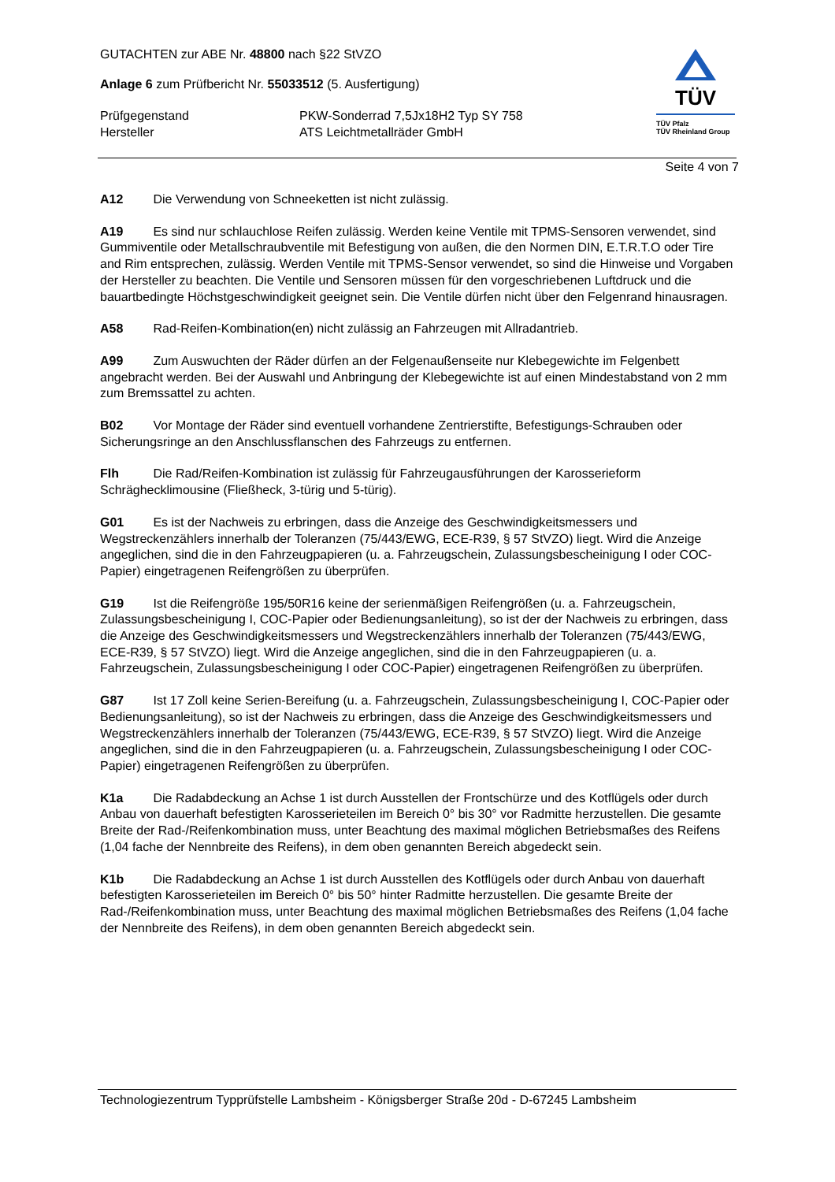TÜV
TÜV Pfalz
TÜV Rheinland Group
GUTACHTEN zur ABE Nr. 48800 nach §22 StVZO
Anlage 6 zum Prüfbericht Nr. 55033512 (5. Ausfertigung)
Prüfgegenstand PKW-Sonderrad 7,5Jx18H2 Typ SY 758
Hersteller ATS Leichtmetallräder GmbH
Seite 4 von 7
A12 Die Verwendung von Schneeketten ist nicht zulässig.
A19 Es sind nur schlauchlose Reifen zulässig. Werden keine Ventile mit TPMS-Sensoren verwendet, sind Gummiventile oder Metallschraubventile mit Befestigung von außen, die den Normen DIN, E.T.R.T.O oder Tire and Rim entsprechen, zulässig. Werden Ventile mit TPMS-Sensor verwendet, so sind die Hinweise und Vorgaben der Hersteller zu beachten. Die Ventile und Sensoren müssen für den vorgeschriebenen Luftdruck und die bauartbedingte Höchstgeschwindigkeit geeignet sein. Die Ventile dürfen nicht über den Felgenrand hinausragen.
A58 Rad-Reifen-Kombination(en) nicht zulässig an Fahrzeugen mit Allradantrieb.
A99 Zum Auswuchten der Räder dürfen an der Felgenaußenseite nur Klebegewichte im Felgenbett angebracht werden. Bei der Auswahl und Anbringung der Klebegewichte ist auf einen Mindestabstand von 2 mm zum Bremssattel zu achten.
B02 Vor Montage der Räder sind eventuell vorhandene Zentrierstifte, Befestigungs-Schrauben oder Sicherungsringe an den Anschlussflanschen des Fahrzeugs zu entfernen.
Flh Die Rad/Reifen-Kombination ist zulässig für Fahrzeugausführungen der Karosserieform Schräghecklimousine (Fließheck, 3-türig und 5-türig).
G01 Es ist der Nachweis zu erbringen, dass die Anzeige des Geschwindigkeitsmessers und Wegstreckenzählers innerhalb der Toleranzen (75/443/EWG, ECE-R39, § 57 StVZO) liegt. Wird die Anzeige angeglichen, sind die in den Fahrzeugpapieren (u. a. Fahrzeugschein, Zulassungsbescheinigung I oder COC-Papier) eingetragenen Reifengrößen zu überprüfen.
G19 Ist die Reifengröße 195/50R16 keine der serienmäßigen Reifengrößen (u. a. Fahrzeugschein, Zulassungsbescheinigung I, COC-Papier oder Bedienungsanleitung), so ist der der Nachweis zu erbringen, dass die Anzeige des Geschwindigkeitsmessers und Wegstreckenzählers innerhalb der Toleranzen (75/443/EWG, ECE-R39, § 57 StVZO) liegt. Wird die Anzeige angeglichen, sind die in den Fahrzeugpapieren (u. a. Fahrzeugschein, Zulassungsbescheinigung I oder COC-Papier) eingetragenen Reifengrößen zu überprüfen.
G87 Ist 17 Zoll keine Serien-Bereifung (u. a. Fahrzeugschein, Zulassungsbescheinigung I, COC-Papier oder Bedienungsanleitung), so ist der Nachweis zu erbringen, dass die Anzeige des Geschwindigkeitsmessers und Wegstreckenzählers innerhalb der Toleranzen (75/443/EWG, ECE-R39, § 57 StVZO) liegt. Wird die Anzeige angeglichen, sind die in den Fahrzeugpapieren (u. a. Fahrzeugschein, Zulassungsbescheinigung I oder COC-Papier) eingetragenen Reifengrößen zu überprüfen.
K1a Die Radabdeckung an Achse 1 ist durch Ausstellen der Frontschürze und des Kotflügels oder durch Anbau von dauerhaft befestigten Karosserieteilen im Bereich 0° bis 30° vor Radmitte herzustellen. Die gesamte Breite der Rad-/Reifenkombination muss, unter Beachtung des maximal möglichen Betriebsmaßes des Reifens (1,04 fache der Nennbreite des Reifens), in dem oben genannten Bereich abgedeckt sein.
K1b Die Radabdeckung an Achse 1 ist durch Ausstellen des Kotflügels oder durch Anbau von dauerhaft befestigten Karosserieteilen im Bereich 0° bis 50° hinter Radmitte herzustellen. Die gesamte Breite der Rad-/Reifenkombination muss, unter Beachtung des maximal möglichen Betriebsmaßes des Reifens (1,04 fache der Nennbreite des Reifens), in dem oben genannten Bereich abgedeckt sein.
Technologiezentrum Typprüfstelle Lambsheim - Königsberger Straße 20d - D-67245 Lambsheim